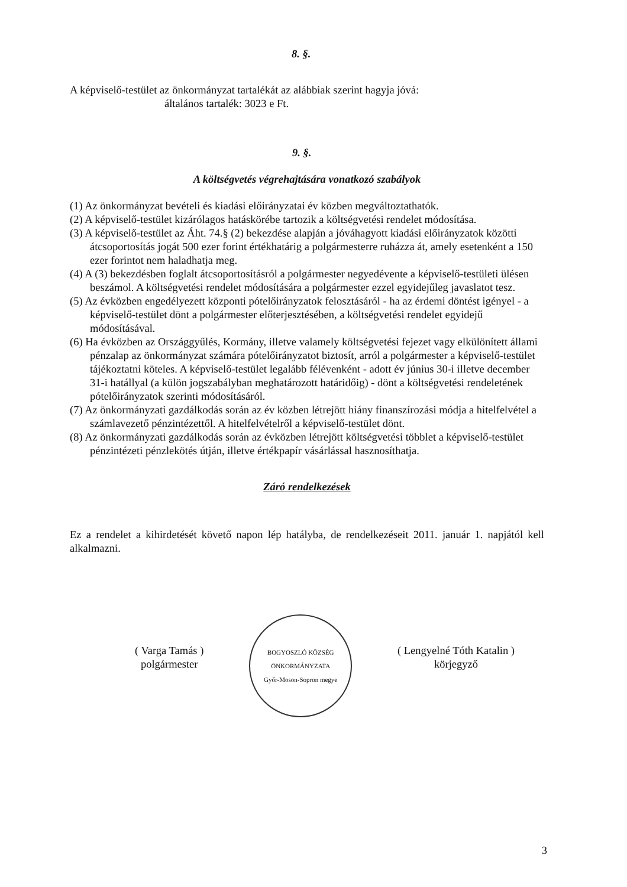8. §.
A képviselő-testület az önkormányzat tartalékát az alábbiak szerint hagyja jóvá:
általános tartalék: 3023 e Ft.
9. §.
A költségvetés végrehajtására vonatkozó szabályok
(1) Az önkormányzat bevételi és kiadási előirányzatai év közben megváltoztathatók.
(2) A képviselő-testület kizárólagos hatáskörébe tartozik a költségvetési rendelet módosítása.
(3) A képviselő-testület az Áht. 74.§ (2) bekezdése alapján a jóváhagyott kiadási előirányzatok közötti átcsoportosítás jogát 500 ezer forint értékhatárig a polgármesterre ruházza át, amely esetenként a 150 ezer forintot nem haladhatja meg.
(4) A (3) bekezdésben foglalt átcsoportosításról a polgármester negyedévente a képviselő-testületi ülésen beszámol. A költségvetési rendelet módosítására a polgármester ezzel egyidejűleg javaslatot tesz.
(5) Az évközben engedélyezett központi pótelőirányzatok felosztásáról - ha az érdemi döntést igényel - a képviselő-testület dönt a polgármester előterjesztésében, a költségvetési rendelet egyidejű módosításával.
(6) Ha évközben az Országgyűlés, Kormány, illetve valamely költségvetési fejezet vagy elkülönített állami pénzalap az önkormányzat számára pótelőirányzatot biztosít, arról a polgármester a képviselő-testület tájékoztatni köteles. A képviselő-testület legalább félévenként - adott év június 30-i illetve december 31-i hatállyal (a külön jogszabályban meghatározott határidőig) - dönt a költségvetési rendeletének pótelőirányzatok szerinti módosításáról.
(7) Az önkormányzati gazdálkodás során az év közben létrejött hiány finanszírozási módja a hitelfelvétel a számlavezető pénzintézettől. A hitelfelvételről a képviselő-testület dönt.
(8) Az önkormányzati gazdálkodás során az évközben létrejött költségvetési többlet a képviselő-testület pénzintézeti pénzlekötés útján, illetve értékpapír vásárlással hasznosíthatja.
Záró rendelkezések
Ez a rendelet a kihirdetését követő napon lép hatályba, de rendelkezéseit 2011. január 1. napjától kell alkalmazni.
( Varga Tamás )
polgármester
BOGYOSZLÓ KÖZSÉG ÖNKORMÁNYZATA
Győr-Moson-Sopron megye
( Lengyelné Tóth Katalin )
körjegyző
3